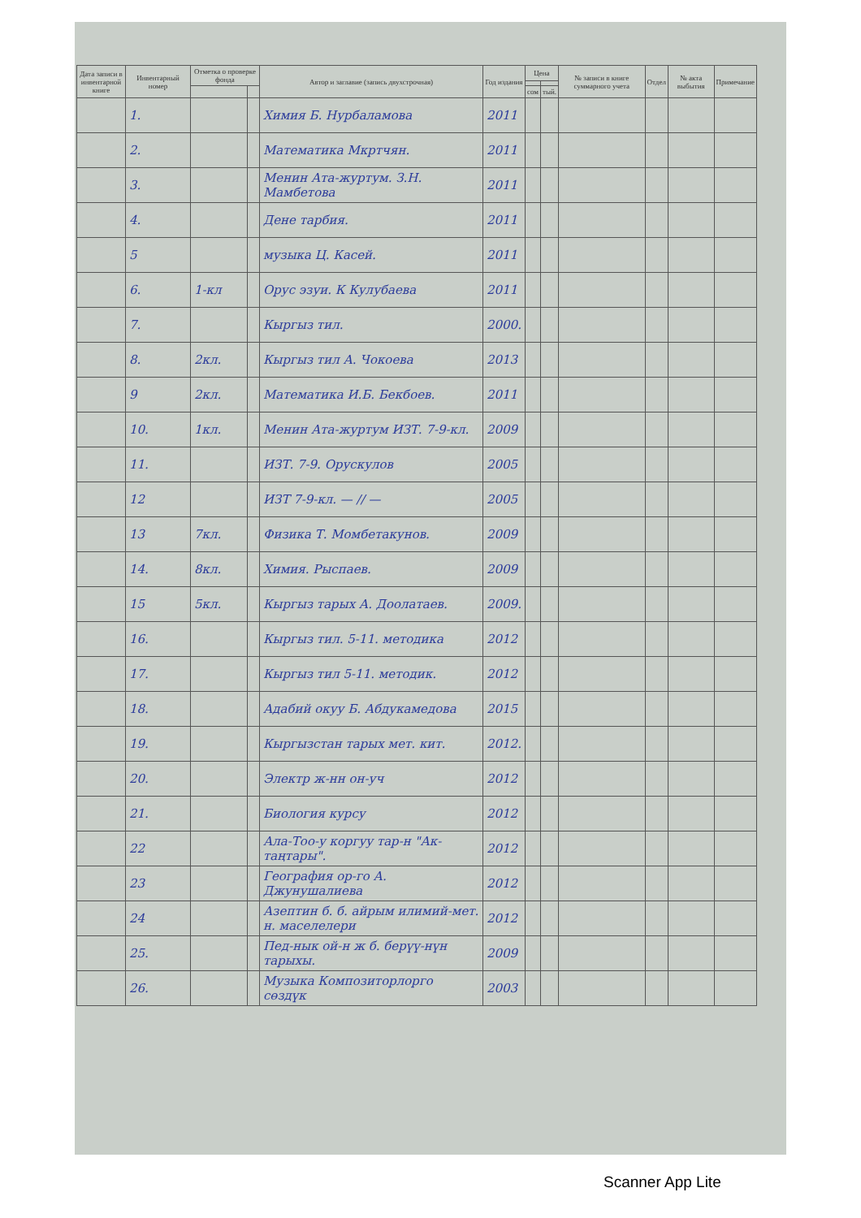| Дата записи в инвентарной книге | Инвентарный номер | Отметка о проверке фонда | | Автор и заглавие (запись двухстрочная) | Год издания | Цена | | № записи в книге суммарного учета | Отдел | № акта выбытия | Примечание |
| --- | --- | --- | --- | --- | --- | --- | --- | --- | --- | --- | --- |
| | | | | | | сом | тый. | | | | |
| | 1. | | | Химия Б. Нурбаламова | 2011 | | | | | | |
| | 2. | | | Математика Мкртчян. | 2011 | | | | | | |
| | 3. | | | Менин Ата-журтум. З.Н. Мамбетова | 2011 | | | | | | |
| | 4. | | | Дене тарбия. | 2011 | | | | | | |
| | 5 | | | музыка Ц. Касей. | 2011 | | | | | | |
| | 6. | 1-кл | | Орус эзуи. К Кулубаева | 2011 | | | | | | |
| | 7. | | | Кыргыз тил. | 2000. | | | | | | |
| | 8. | 2кл. | | Кыргыз тил А. Чокоева | 2013 | | | | | | |
| | 9 | 2кл. | | Математика И.Б. Бекбоев. | 2011 | | | | | | |
| | 10. | 1кл. | | Менин Ата-журтум ИЗТ. 7-9-кл. | 2009 | | | | | | |
| | 11. | | | ИЗТ. 7-9. Орускулов | 2005 | | | | | | |
| | 12 | | | ИЗТ 7-9-кл. — // — | 2005 | | | | | | |
| | 13 | 7кл. | | Физика Т. Момбетакунов. | 2009 | | | | | | |
| | 14. | 8кл. | | Химия. Рыспаев. | 2009 | | | | | | |
| | 15 | 5кл. | | Кыргыз тарых А. Доолатаев. | 2009. | | | | | | |
| | 16. | | | Кыргыз тил. 5-11. методика | 2012 | | | | | | |
| | 17. | | | Кыргыз тил 5-11. методик. | 2012 | | | | | | |
| | 18. | | | Адабий окуу Б. Абдукамедова | 2015 | | | | | | |
| | 19. | | | Кыргызстан тарых мет. кит. | 2012. | | | | | | |
| | 20. | | | Электр ж-нн он-уч | 2012 | | | | | | |
| | 21. | | | Биология курсу | 2012 | | | | | | |
| | 22 | | | Ала-Тоо-у коргуу тар-н "Ак-таңтары". | 2012 | | | | | | |
| | 23 | | | География ор-го А. Джунушалиева | 2012 | | | | | | |
| | 24 | | | Азептин б. б. айрым илимий-мет. н. маселелери | 2012 | | | | | | |
| | 25. | | | Пед-нык ой-н ж б. берүү-нүн тарыхы. | 2009 | | | | | | |
| | 26. | | | Музыка Композиторлорго сөздүк | 2003 | | | | | | |
Scanner App Lite